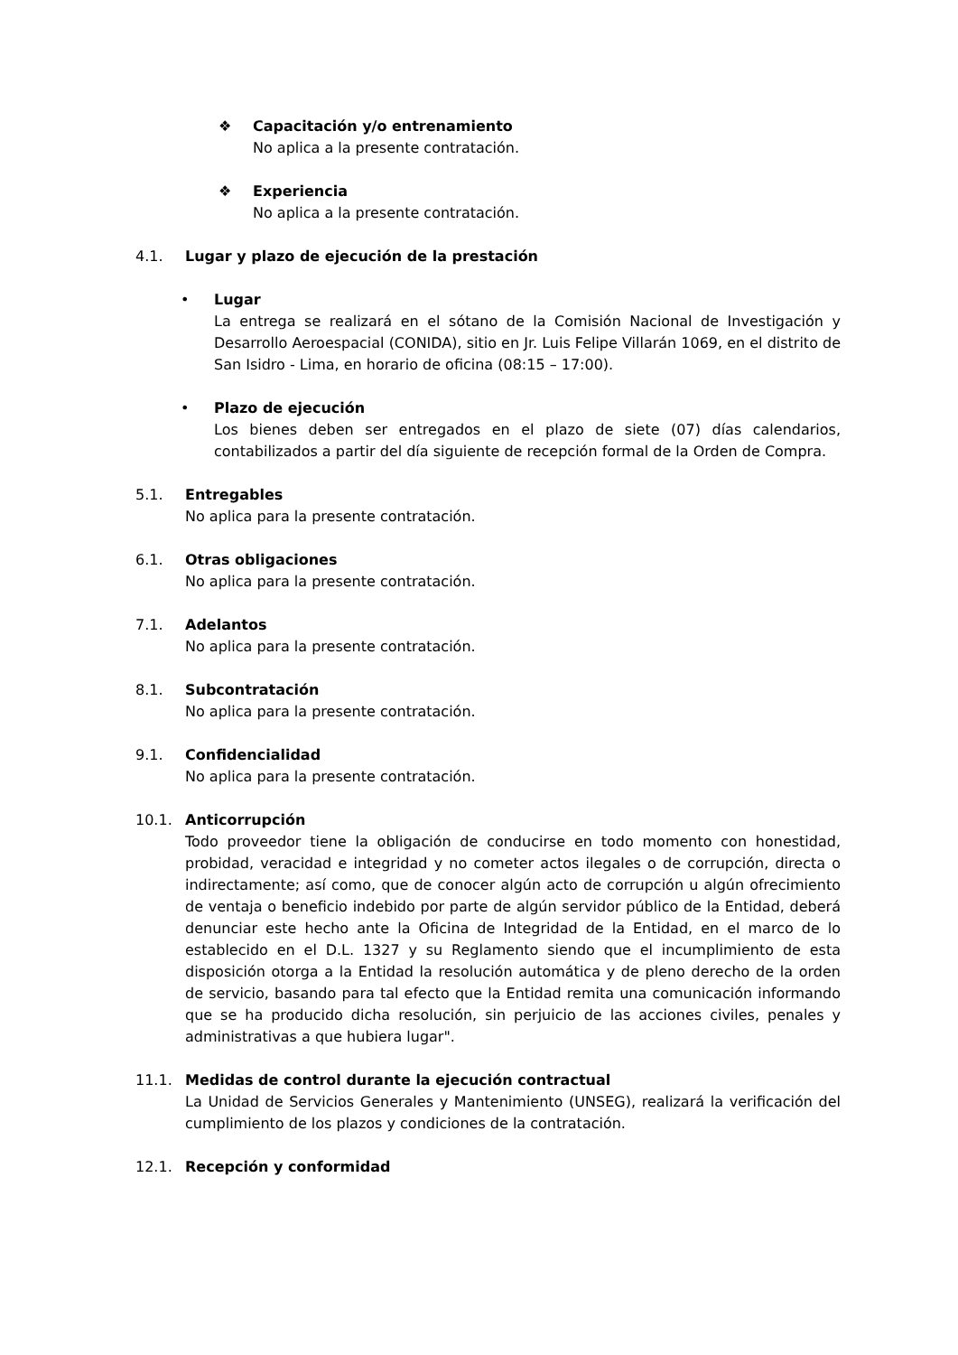❖ Capacitación y/o entrenamiento
No aplica a la presente contratación.
❖ Experiencia
No aplica a la presente contratación.
4.1. Lugar y plazo de ejecución de la prestación
• Lugar
La entrega se realizará en el sótano de la Comisión Nacional de Investigación y Desarrollo Aeroespacial (CONIDA), sitio en Jr. Luis Felipe Villarán 1069, en el distrito de San Isidro - Lima, en horario de oficina (08:15 – 17:00).
• Plazo de ejecución
Los bienes deben ser entregados en el plazo de siete (07) días calendarios, contabilizados a partir del día siguiente de recepción formal de la Orden de Compra.
5.1. Entregables
No aplica para la presente contratación.
6.1. Otras obligaciones
No aplica para la presente contratación.
7.1. Adelantos
No aplica para la presente contratación.
8.1. Subcontratación
No aplica para la presente contratación.
9.1. Confidencialidad
No aplica para la presente contratación.
10.1. Anticorrupción
Todo proveedor tiene la obligación de conducirse en todo momento con honestidad, probidad, veracidad e integridad y no cometer actos ilegales o de corrupción, directa o indirectamente; así como, que de conocer algún acto de corrupción u algún ofrecimiento de ventaja o beneficio indebido por parte de algún servidor público de la Entidad, deberá denunciar este hecho ante la Oficina de Integridad de la Entidad, en el marco de lo establecido en el D.L. 1327 y su Reglamento siendo que el incumplimiento de esta disposición otorga a la Entidad la resolución automática y de pleno derecho de la orden de servicio, basando para tal efecto que la Entidad remita una comunicación informando que se ha producido dicha resolución, sin perjuicio de las acciones civiles, penales y administrativas a que hubiera lugar".
11.1. Medidas de control durante la ejecución contractual
La Unidad de Servicios Generales y Mantenimiento (UNSEG), realizará la verificación del cumplimiento de los plazos y condiciones de la contratación.
12.1. Recepción y conformidad